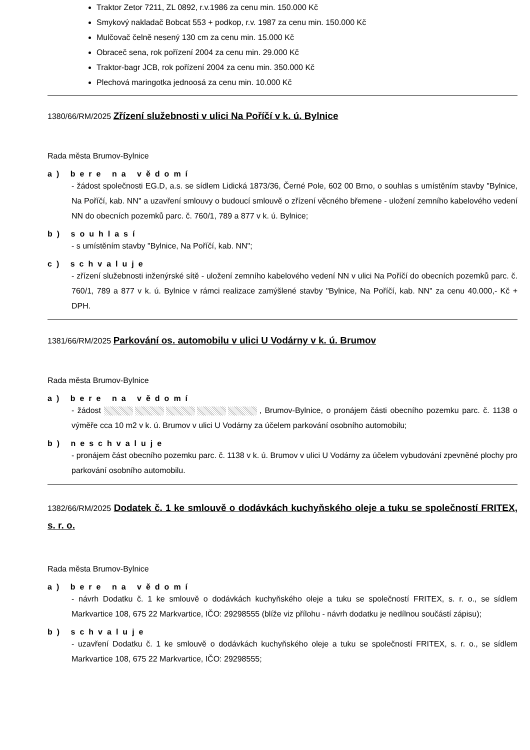Traktor Zetor 7211, ZL 0892, r.v.1986 za cenu min. 150.000 Kč
Smykový nakladač Bobcat 553 + podkop, r.v. 1987 za cenu min. 150.000 Kč
Mulčovač čelně nesený 130 cm za cenu min. 15.000 Kč
Obraceč sena, rok pořízení 2004 za cenu min. 29.000 Kč
Traktor-bagr JCB, rok pořízení 2004 za cenu min. 350.000 Kč
Plechová maringotka jednoosá za cenu min. 10.000 Kč
1380/66/RM/2025 Zřízení služebnosti v ulici Na Poříčí v k. ú. Bylnice
Rada města Brumov-Bylnice
a) bere na vědomí
- žádost společnosti EG.D, a.s. se sídlem Lidická 1873/36, Černé Pole, 602 00 Brno, o souhlas s umístěním stavby "Bylnice, Na Poříčí, kab. NN" a uzavření smlouvy o budoucí smlouvě o zřízení věcného břemene - uložení zemního kabelového vedení NN do obecních pozemků parc. č. 760/1, 789 a 877 v k. ú. Bylnice;
b) souhlasí
- s umístěním stavby "Bylnice, Na Poříčí, kab. NN";
c) schvaluje
- zřízení služebnosti inženýrské sítě - uložení zemního kabelového vedení NN v ulici Na Poříčí do obecních pozemků parc. č. 760/1, 789 a 877 v k. ú. Bylnice v rámci realizace zamýšlené stavby "Bylnice, Na Poříčí, kab. NN" za cenu 40.000,- Kč + DPH.
1381/66/RM/2025 Parkování os. automobilu v ulici U Vodárny v k. ú. Brumov
Rada města Brumov-Bylnice
a) bere na vědomí
- žádost , Brumov-Bylnice, o pronájem části obecního pozemku parc. č. 1138 o výměře cca 10 m2 v k. ú. Brumov v ulici U Vodárny za účelem parkování osobního automobilu;
b) neschvaluje
- pronájem část obecního pozemku parc. č. 1138 v k. ú. Brumov v ulici U Vodárny za účelem vybudování zpevněné plochy pro parkování osobního automobilu.
1382/66/RM/2025 Dodatek č. 1 ke smlouvě o dodávkách kuchyňského oleje a tuku se společností FRITEX, s. r. o.
Rada města Brumov-Bylnice
a) bere na vědomí
- návrh Dodatku č. 1 ke smlouvě o dodávkách kuchyňského oleje a tuku se společností FRITEX, s. r. o., se sídlem Markvartice 108, 675 22 Markvartice, IČO: 29298555 (blíže viz přílohu - návrh dodatku je nedílnou součástí zápisu);
b) schvaluje
- uzavření Dodatku č. 1 ke smlouvě o dodávkách kuchyňského oleje a tuku se společností FRITEX, s. r. o., se sídlem Markvartice 108, 675 22 Markvartice, IČO: 29298555;